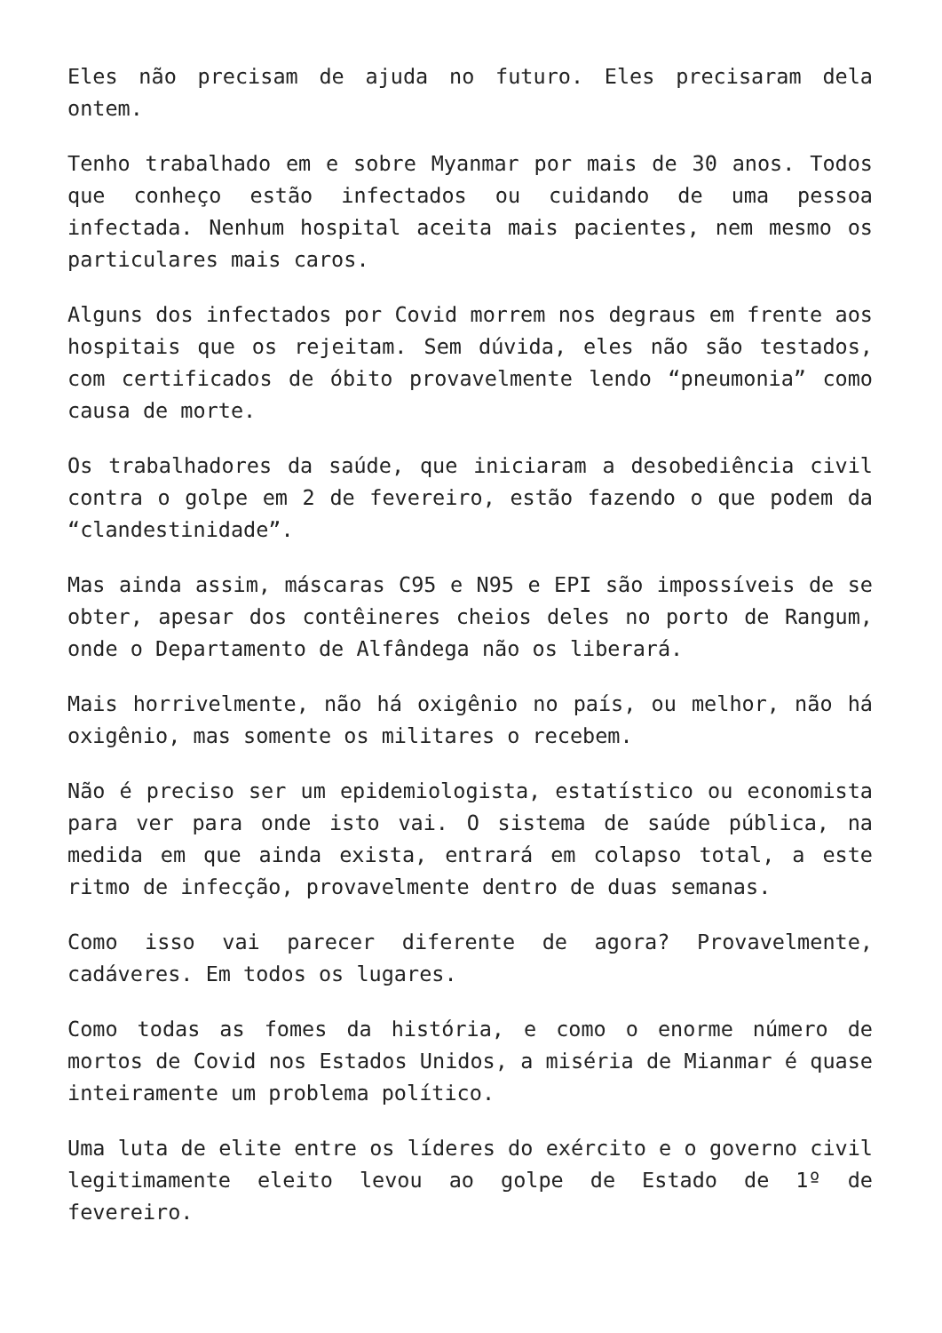Eles não precisam de ajuda no futuro. Eles precisaram dela ontem.
Tenho trabalhado em e sobre Myanmar por mais de 30 anos. Todos que conheço estão infectados ou cuidando de uma pessoa infectada. Nenhum hospital aceita mais pacientes, nem mesmo os particulares mais caros.
Alguns dos infectados por Covid morrem nos degraus em frente aos hospitais que os rejeitam. Sem dúvida, eles não são testados, com certificados de óbito provavelmente lendo “pneumonia” como causa de morte.
Os trabalhadores da saúde, que iniciaram a desobediência civil contra o golpe em 2 de fevereiro, estão fazendo o que podem da “clandestinidade”.
Mas ainda assim, máscaras C95 e N95 e EPI são impossíveis de se obter, apesar dos contêineres cheios deles no porto de Rangum, onde o Departamento de Alfândega não os liberará.
Mais horrivelmente, não há oxigênio no país, ou melhor, não há oxigênio, mas somente os militares o recebem.
Não é preciso ser um epidemiologista, estatístico ou economista para ver para onde isto vai. O sistema de saúde pública, na medida em que ainda exista, entrará em colapso total, a este ritmo de infecção, provavelmente dentro de duas semanas.
Como isso vai parecer diferente de agora? Provavelmente, cadáveres. Em todos os lugares.
Como todas as fomes da história, e como o enorme número de mortos de Covid nos Estados Unidos, a miséria de Mianmar é quase inteiramente um problema político.
Uma luta de elite entre os líderes do exército e o governo civil legitimamente eleito levou ao golpe de Estado de 1º de fevereiro.